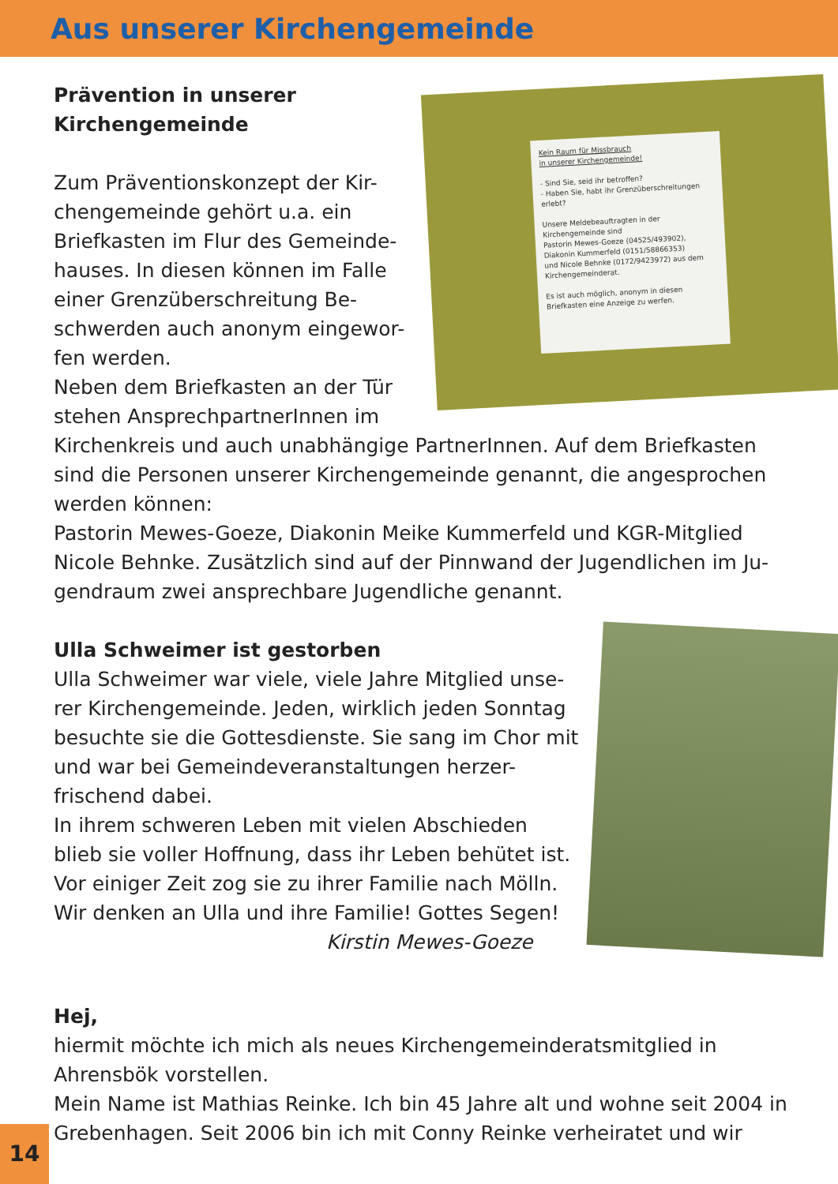Aus unserer Kirchengemeinde
Kein Raum für Missbrauch
in unserer Kirchengemeinde!
- Sind Sie, seid ihr betroffen?
- Haben Sie, habt ihr Grenzüberschreitungen erlebt?
Unsere Meldebeauftragten in der Kirchengemeinde sind
Pastorin Mewes-Goeze (04525/493902),
Diakonin Kummerfeld (0151/58866353)
und Nicole Behnke (0172/9423972) aus dem Kirchengemeinderat.
Es ist auch möglich, anonym in diesen Briefkasten eine Anzeige zu werfen.
Prävention in unserer
Kirchengemeinde
Zum Präventionskonzept der Kir-chengemeinde gehört u.a. ein Briefkasten im Flur des Gemeinde-hauses. In diesen können im Falle einer Grenzüberschreitung Be-schwerden auch anonym eingewor-fen werden.
Neben dem Briefkasten an der Tür stehen AnsprechpartnerInnen im Kirchenkreis und auch unabhängige PartnerInnen. Auf dem Briefkasten sind die Personen unserer Kirchengemeinde genannt, die angesprochen werden können:
Pastorin Mewes-Goeze, Diakonin Meike Kummerfeld und KGR-Mitglied Nicole Behnke. Zusätzlich sind auf der Pinnwand der Jugendlichen im Ju-gendraum zwei ansprechbare Jugendliche genannt.
Ulla Schweimer ist gestorben
Ulla Schweimer war viele, viele Jahre Mitglied unse-rer Kirchengemeinde. Jeden, wirklich jeden Sonntag besuchte sie die Gottesdienste. Sie sang im Chor mit und war bei Gemeindeveranstaltungen herzer-frischend dabei.
In ihrem schweren Leben mit vielen Abschieden blieb sie voller Hoffnung, dass ihr Leben behütet ist. Vor einiger Zeit zog sie zu ihrer Familie nach Mölln. Wir denken an Ulla und ihre Familie! Gottes Segen!
Kirstin Mewes-Goeze
Hej,
hiermit möchte ich mich als neues Kirchengemeinderatsmitglied in Ahrensbök vorstellen.
Mein Name ist Mathias Reinke. Ich bin 45 Jahre alt und wohne seit 2004 in Grebenhagen. Seit 2006 bin ich mit Conny Reinke verheiratet und wir
14